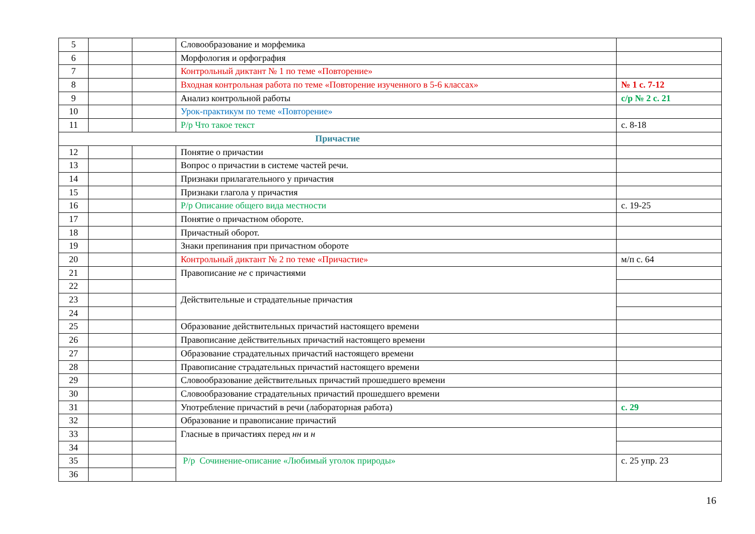| 5 | | | Словообразование и морфемика | |
| 6 | | | Морфология и орфография | |
| 7 | | | Контрольный диктант № 1 по теме «Повторение» | |
| 8 | | | Входная контрольная работа по теме «Повторение изученного в 5-6 классах» | № 1 с. 7-12 |
| 9 | | | Анализ контрольной работы | с/р № 2 с. 21 |
| 10 | | | Урок-практикум по теме «Повторение» | |
| 11 | | | Р/р Что такое текст | с. 8-18 |
| Причастие | | | | |
| 12 | | | Понятие о причастии | |
| 13 | | | Вопрос о причастии в системе частей речи. | |
| 14 | | | Признаки прилагательного у причастия | |
| 15 | | | Признаки глагола у причастия | |
| 16 | | | Р/р Описание общего вида местности | с. 19-25 |
| 17 | | | Понятие о причастном обороте. | |
| 18 | | | Причастный оборот. | |
| 19 | | | Знаки препинания при причастном обороте | |
| 20 | | | Контрольный диктант № 2 по теме «Причастие» | м/п с. 64 |
| 21 | | | Правописание не с причастиями | |
| 22 | | | | |
| 23 | | | Действительные и страдательные причастия | |
| 24 | | | | |
| 25 | | | Образование действительных причастий настоящего времени | |
| 26 | | | Правописание действительных причастий настоящего времени | |
| 27 | | | Образование страдательных причастий настоящего времени | |
| 28 | | | Правописание страдательных причастий настоящего времени | |
| 29 | | | Словообразование действительных причастий прошедшего времени | |
| 30 | | | Словообразование страдательных причастий прошедшего времени | |
| 31 | | | Употребление причастий в речи (лабораторная работа) | с. 29 |
| 32 | | | Образование и правописание причастий | |
| 33 | | | Гласные в причастиях перед нн и н | |
| 34 | | | | |
| 35 | | | Р/р Сочинение-описание «Любимый уголок природы» | с. 25 упр. 23 |
| 36 | | | | |
16